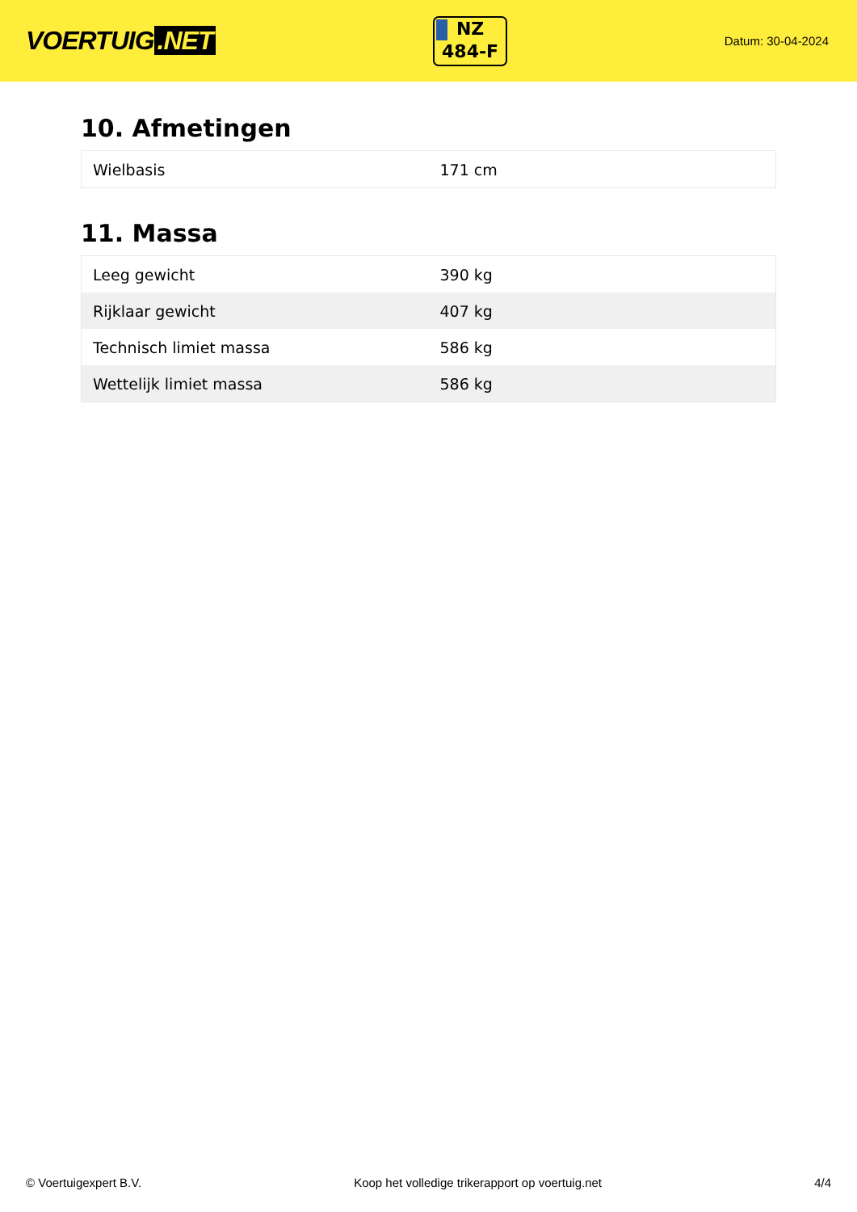VOERTUIG.NET
NZ
484-F
Datum: 30-04-2024
10. Afmetingen
| Wielbasis | 171 cm |
11. Massa
| Leeg gewicht | 390 kg |
| Rijklaar gewicht | 407 kg |
| Technisch limiet massa | 586 kg |
| Wettelijk limiet massa | 586 kg |
© Voertuigexpert B.V. Koop het volledige trikerapport op voertuig.net 4/4